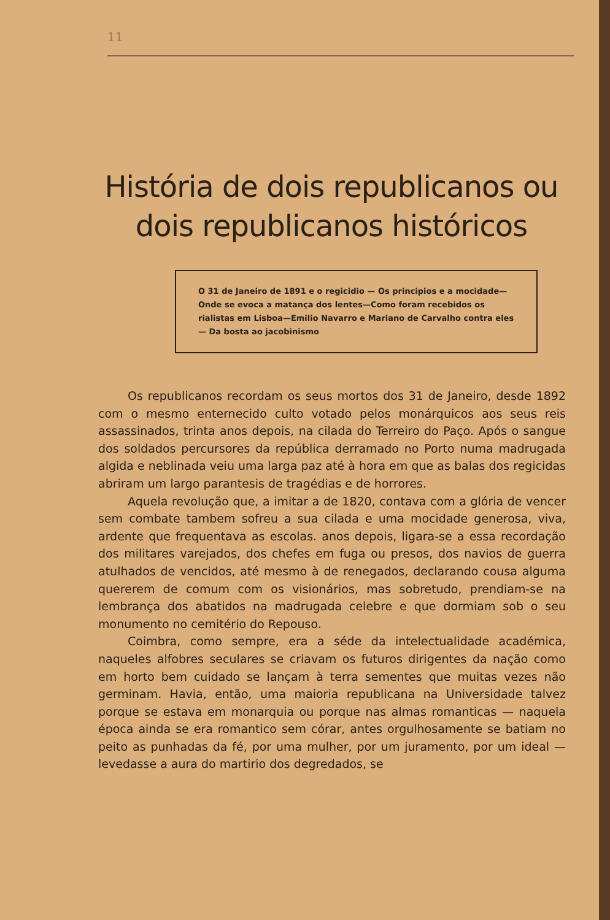11
História de dois republicanos ou dois republicanos históricos
O 31 de Janeiro de 1891 e o regicidio — Os principios e a mocidade—Onde se evoca a matança dos lentes—Como foram recebidos os rialistas em Lisboa—Emilio Navarro e Mariano de Carvalho contra eles — Da bosta ao jacobinismo
Os republicanos recordam os seus mortos dos 31 de Janeiro, desde 1892 com o mesmo enternecido culto votado pelos monárquicos aos seus reis assassinados, trinta anos depois, na cilada do Terreiro do Paço. Após o sangue dos soldados percursores da república derramado no Porto numa madrugada algida e neblinada veiu uma larga paz até à hora em que as balas dos regicidas abriram um largo parantesis de tragédias e de horrores.
Aquela revolução que, a imitar a de 1820, contava com a glória de vencer sem combate tambem sofreu a sua cilada e uma mocidade generosa, viva, ardente que frequentava as escolas. anos depois, ligara-se a essa recordação dos militares varejados, dos chefes em fuga ou presos, dos navios de guerra atulhados de vencidos, até mesmo à de renegados, declarando cousa alguma quererem de comum com os visionários, mas sobretudo, prendiam-se na lembrança dos abatidos na madrugada celebre e que dormiam sob o seu monumento no cemitério do Repouso.
Coimbra, como sempre, era a séde da intelectualidade académica, naqueles alfobres seculares se criavam os futuros dirigentes da nação como em horto bem cuidado se lançam à terra sementes que muitas vezes não germinam. Havia, então, uma maioria republicana na Universidade talvez porque se estava em monarquia ou porque nas almas romanticas — naquela época ainda se era romantico sem córar, antes orgulhosamente se batiam no peito as punhadas da fé, por uma mulher, por um juramento, por um ideal — levedasse a aura do martirio dos degredados, se